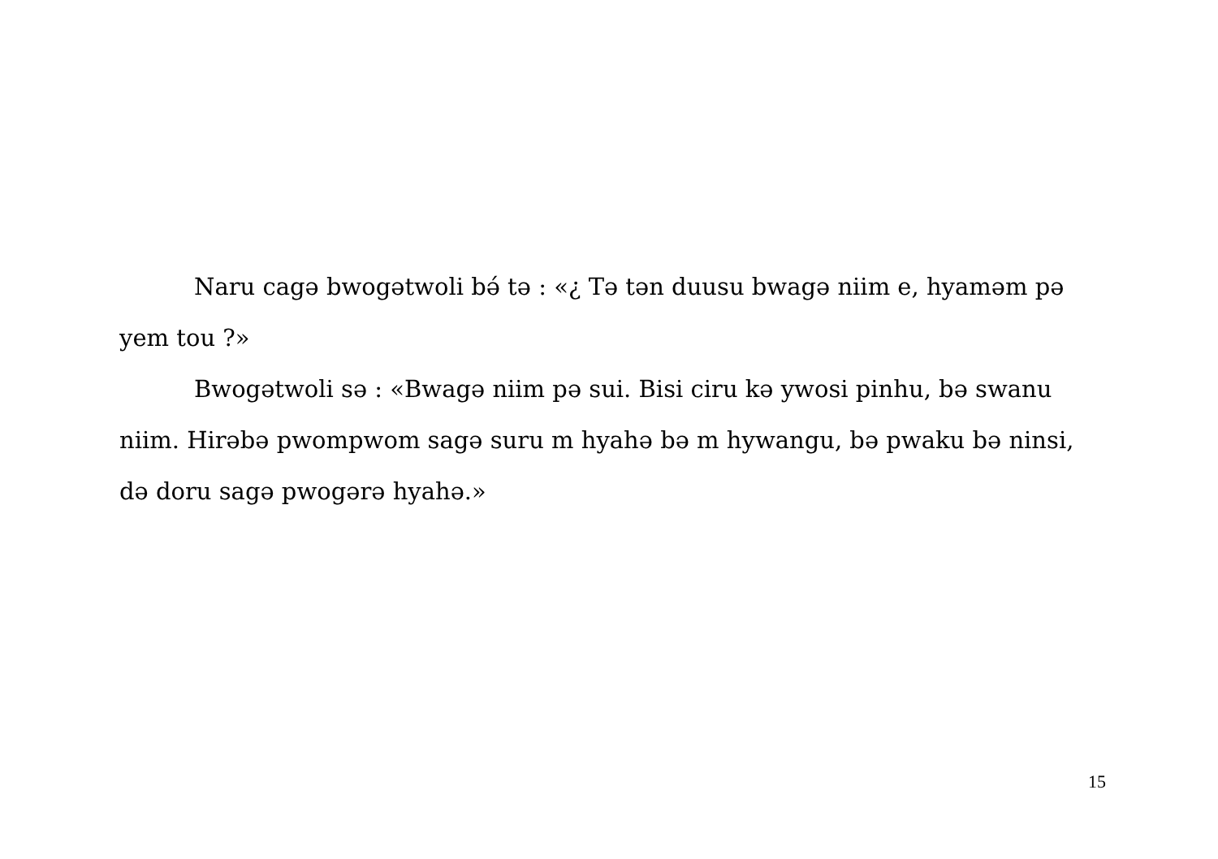Naru cagə bwogətwoli bə́ tə : «¿ Tə tən duusu bwagə niim e, hyaməm pə yem tou ?»
Bwogətwoli sə : «Bwagə niim pə sui. Bisi ciru kə ywosi pinhu, bə swanu niim. Hirəbə pwompwom sagə suru m hyahə bə m hywangu, bə pwaku bə ninsi, də doru sagə pwogərə hyahə.»
15